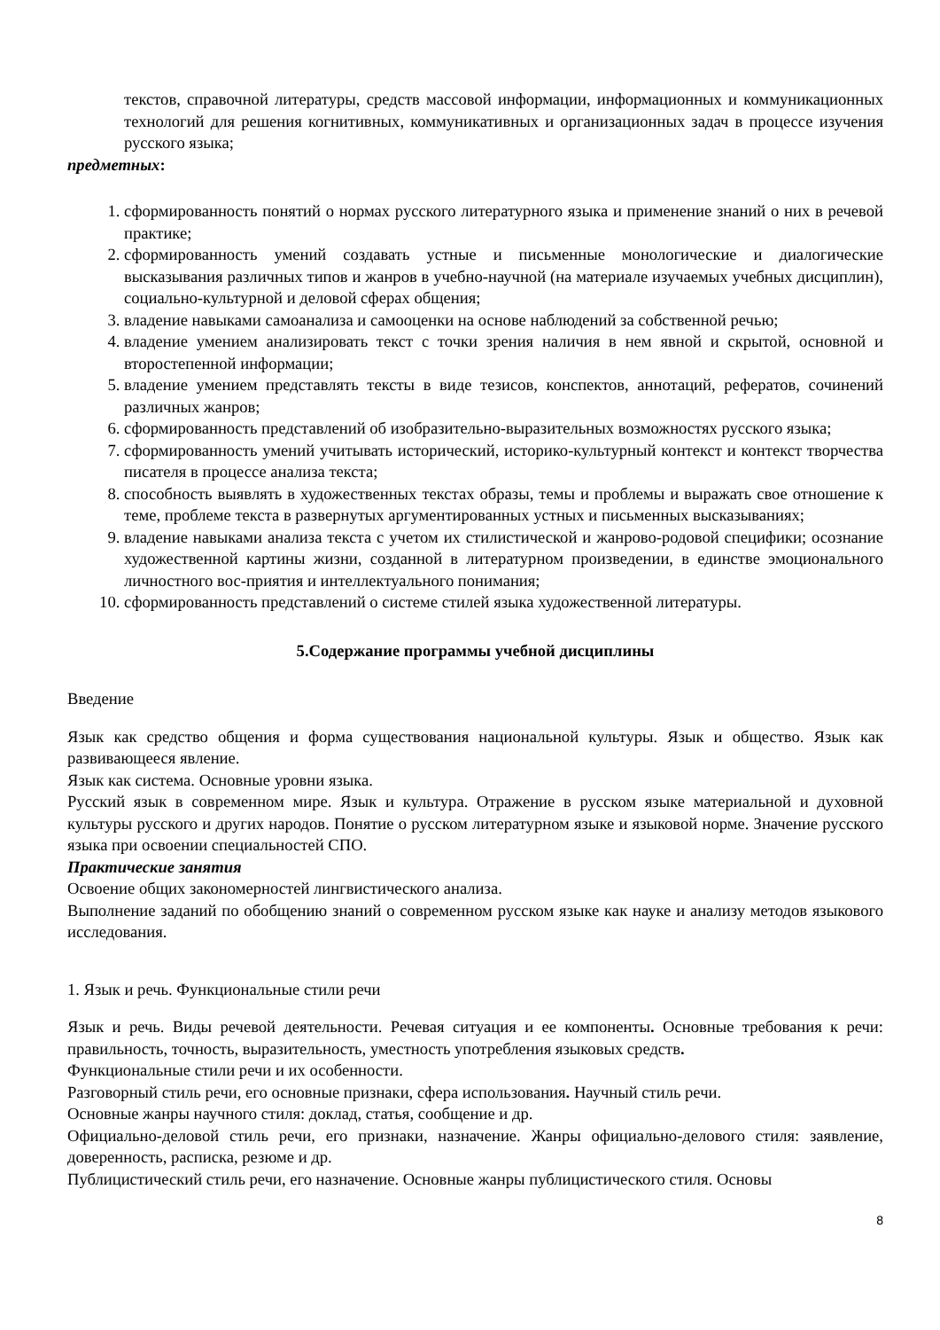текстов, справочной литературы, средств массовой информации, информационных и коммуникационных технологий для решения когнитивных, коммуникативных и организационных задач в процессе изучения русского языка;
предметных:
1. сформированность понятий о нормах русского литературного языка и применение знаний о них в речевой практике;
2. сформированность умений создавать устные и письменные монологические и диалогические высказывания различных типов и жанров в учебно-научной (на материале изучаемых учебных дисциплин), социально-культурной и деловой сферах общения;
3. владение навыками самоанализа и самооценки на основе наблюдений за собственной речью;
4. владение умением анализировать текст с точки зрения наличия в нем явной и скрытой, основной и второстепенной информации;
5. владение умением представлять тексты в виде тезисов, конспектов, аннотаций, рефератов, сочинений различных жанров;
6. сформированность представлений об изобразительно-выразительных возможностях русского языка;
7. сформированность умений учитывать исторический, историко-культурный контекст и контекст творчества писателя в процессе анализа текста;
8. способность выявлять в художественных текстах образы, темы и проблемы и выражать свое отношение к теме, проблеме текста в развернутых аргументированных устных и письменных высказываниях;
9. владение навыками анализа текста с учетом их стилистической и жанрово-родовой специфики; осознание художественной картины жизни, созданной в литературном произведении, в единстве эмоционального личностного вос-приятия и интеллектуального понимания;
10. сформированность представлений о системе стилей языка художественной литературы.
5.Содержание программы учебной дисциплины
Введение
Язык как средство общения и форма существования национальной культуры. Язык и общество. Язык как развивающееся явление.
Язык как система. Основные уровни языка.
Русский язык в современном мире. Язык и культура. Отражение в русском языке материальной и духовной культуры русского и других народов. Понятие о русском литературном языке и языковой норме. Значение русского языка при освоении специальностей СПО.
Практические занятия
Освоение общих закономерностей лингвистического анализа.
Выполнение заданий по обобщению знаний о современном русском языке как науке и анализу методов языкового исследования.
1. Язык и речь. Функциональные стили речи
Язык и речь. Виды речевой деятельности. Речевая ситуация и ее компоненты. Основные требования к речи: правильность, точность, выразительность, уместность употребления языковых средств.
Функциональные стили речи и их особенности.
Разговорный стиль речи, его основные признаки, сфера использования. Научный стиль речи.
Основные жанры научного стиля: доклад, статья, сообщение и др.
Официально-деловой стиль речи, его признаки, назначение. Жанры официально-делового стиля: заявление, доверенность, расписка, резюме и др.
Публицистический стиль речи, его назначение. Основные жанры публицистического стиля. Основы
8